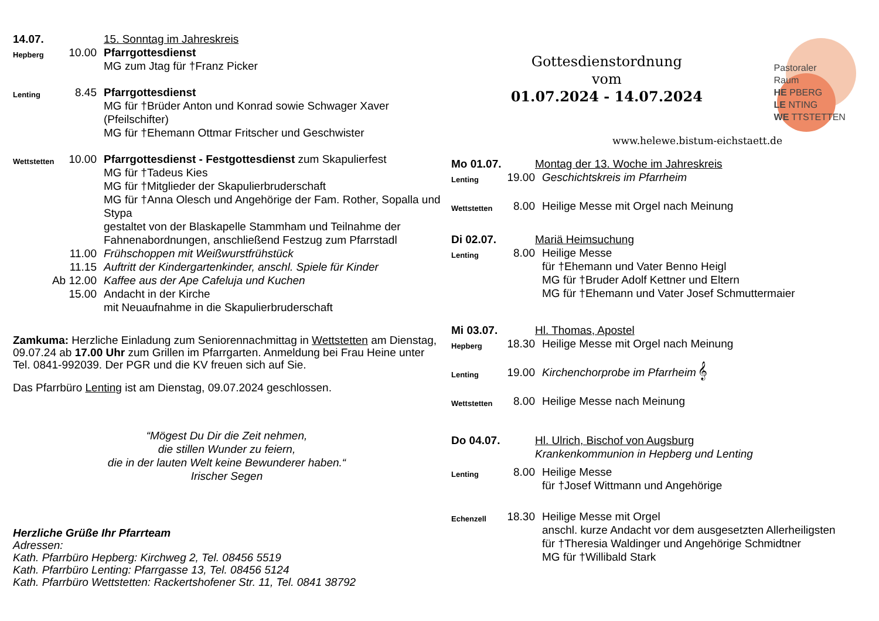14.07. 15. Sonntag im Jahreskreis
Hepberg
10.00 Pfarrgottesdienst
MG zum Jtag für †Franz Picker
Lenting
8.45 Pfarrgottesdienst
MG für †Brüder Anton und Konrad sowie Schwager Xaver (Pfeilschifter)
MG für †Ehemann Ottmar Fritscher und Geschwister
Wettstetten
10.00 Pfarrgottesdienst - Festgottesdienst zum Skapulierfest
MG für †Tadeus Kies
MG für †Mitglieder der Skapulierbruderschaft
MG für †Anna Olesch und Angehörige der Fam. Rother, Sopalla und Stypa
gestaltet von der Blaskapelle Stammham und Teilnahme der Fahnenabordnungen, anschließend Festzug zum Pfarrstadl
11.00 Frühschoppen mit Weißwurstfrühstück
11.15 Auftritt der Kindergartenkinder, anschl. Spiele für Kinder
Ab 12.00
Kaffee aus der Ape Cafeluja und Kuchen
15.00 Andacht in der Kirche
mit Neuaufnahme in die Skapulierbruderschaft
Zamkuma: Herzliche Einladung zum Seniorennachmittag in Wettstetten am Dienstag, 09.07.24 ab 17.00 Uhr zum Grillen im Pfarrgarten. Anmeldung bei Frau Heine unter Tel. 0841-992039. Der PGR und die KV freuen sich auf Sie.
Das Pfarrbüro Lenting ist am Dienstag, 09.07.2024 geschlossen.
“Mögest Du Dir die Zeit nehmen,
die stillen Wunder zu feiern,
die in der lauten Welt keine Bewunderer haben.“
Irischer Segen
Herzliche Grüße Ihr Pfarrteam
Adressen:
Kath. Pfarrbüro Hepberg: Kirchweg 2, Tel. 08456 5519
Kath. Pfarrbüro Lenting: Pfarrgasse 13, Tel. 08456 5124
Kath. Pfarrbüro Wettstetten: Rackertshofener Str. 11, Tel. 0841 38792
Gottesdienstordnung
vom
01.07.2024 - 14.07.2024
Pastoraler
Raum
HE PBERG
LE NTING
WE TTSTETTEN
www.helewe.bistum-eichstaett.de
Mo 01.07. Montag der 13. Woche im Jahreskreis
Lenting
19.00 Geschichtskreis im Pfarrheim
Wettstetten
8.00 Heilige Messe mit Orgel nach Meinung
Di 02.07. Mariä Heimsuchung
Lenting
8.00 Heilige Messe
für †Ehemann und Vater Benno Heigl
MG für †Bruder Adolf Kettner und Eltern
MG für †Ehemann und Vater Josef Schmuttermaier
Mi 03.07. Hl. Thomas, Apostel
Hepberg
18.30 Heilige Messe mit Orgel nach Meinung
Lenting
19.00 Kirchenchorprobe im Pfarrheim 𝄞
Wettstetten
8.00 Heilige Messe nach Meinung
Do 04.07. Hl. Ulrich, Bischof von Augsburg
Krankenkommunion in Hepberg und Lenting
Lenting
8.00 Heilige Messe
für †Josef Wittmann und Angehörige
Echenzell
18.30 Heilige Messe mit Orgel
anschl. kurze Andacht vor dem ausgesetzten Allerheiligsten
für †Theresia Waldinger und Angehörige Schmidtner
MG für †Willibald Stark